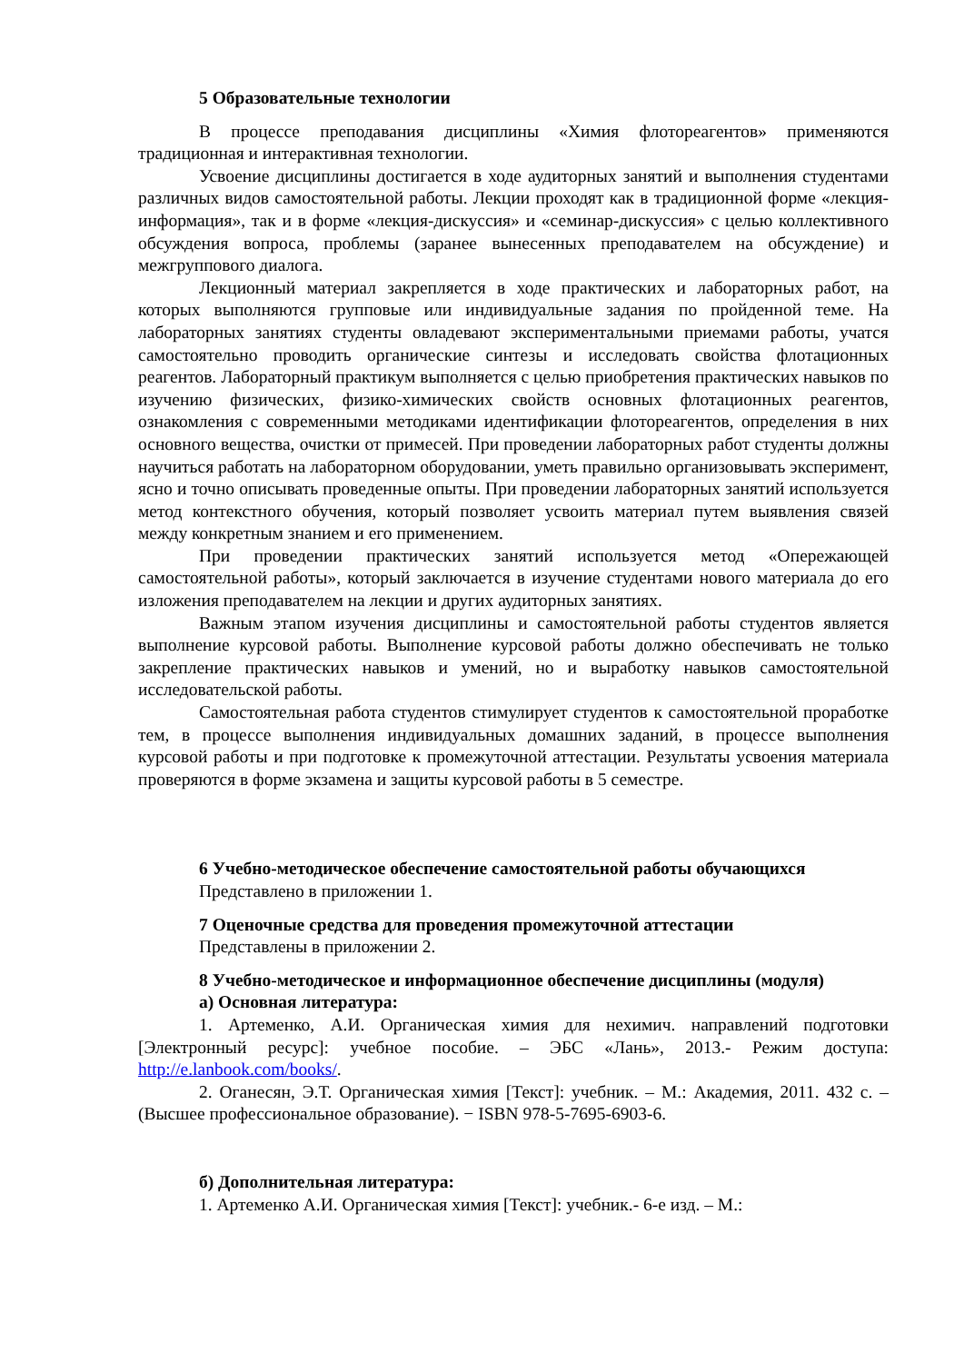5 Образовательные технологии
В процессе преподавания дисциплины «Химия флотореагентов» применяются традиционная и интерактивная технологии.
Усвоение дисциплины достигается в ходе аудиторных занятий и выполнения студентами различных видов самостоятельной работы. Лекции проходят как в традиционной форме «лекция-информация», так и в форме «лекция-дискуссия» и «семинар-дискуссия» с целью коллективного обсуждения вопроса, проблемы (заранее вынесенных преподавателем на обсуждение) и межгруппового диалога.
Лекционный материал закрепляется в ходе практических и лабораторных работ, на которых выполняются групповые или индивидуальные задания по пройденной теме. На лабораторных занятиях студенты овладевают экспериментальными приемами работы, учатся самостоятельно проводить органические синтезы и исследовать свойства флотационных реагентов. Лабораторный практикум выполняется с целью приобретения практических навыков по изучению физических, физико-химических свойств основных флотационных реагентов, ознакомления с современными методиками идентификации флотореагентов, определения в них основного вещества, очистки от примесей. При проведении лабораторных работ студенты должны научиться работать на лабораторном оборудовании, уметь правильно организовывать эксперимент, ясно и точно описывать проведенные опыты. При проведении лабораторных занятий используется метод контекстного обучения, который позволяет усвоить материал путем выявления связей между конкретным знанием и его применением.
При проведении практических занятий используется метод «Опережающей самостоятельной работы», который заключается в изучение студентами нового материала до его изложения преподавателем на лекции и других аудиторных занятиях.
Важным этапом изучения дисциплины и самостоятельной работы студентов является выполнение курсовой работы. Выполнение курсовой работы должно обеспечивать не только закрепление практических навыков и умений, но и выработку навыков самостоятельной исследовательской работы.
Самостоятельная работа студентов стимулирует студентов к самостоятельной проработке тем, в процессе выполнения индивидуальных домашних заданий, в процессе выполнения курсовой работы и при подготовке к промежуточной аттестации. Результаты усвоения материала проверяются в форме экзамена и защиты курсовой работы в 5 семестре.
6 Учебно-методическое обеспечение самостоятельной работы обучающихся
Представлено в приложении 1.
7 Оценочные средства для проведения промежуточной аттестации
Представлены в приложении 2.
8 Учебно-методическое и информационное обеспечение дисциплины (модуля)
а) Основная литература:
1. Артеменко, А.И. Органическая химия для нехимич. направлений подготовки [Электронный ресурс]: учебное пособие. – ЭБС «Лань», 2013.- Режим доступа: http://e.lanbook.com/books/.
2. Оганесян, Э.Т. Органическая химия [Текст]: учебник. – М.: Академия, 2011. 432 с. – (Высшее профессиональное образование). − ISBN 978-5-7695-6903-6.
б) Дополнительная литература:
1. Артеменко А.И. Органическая химия [Текст]: учебник.- 6-е изд. – М.: